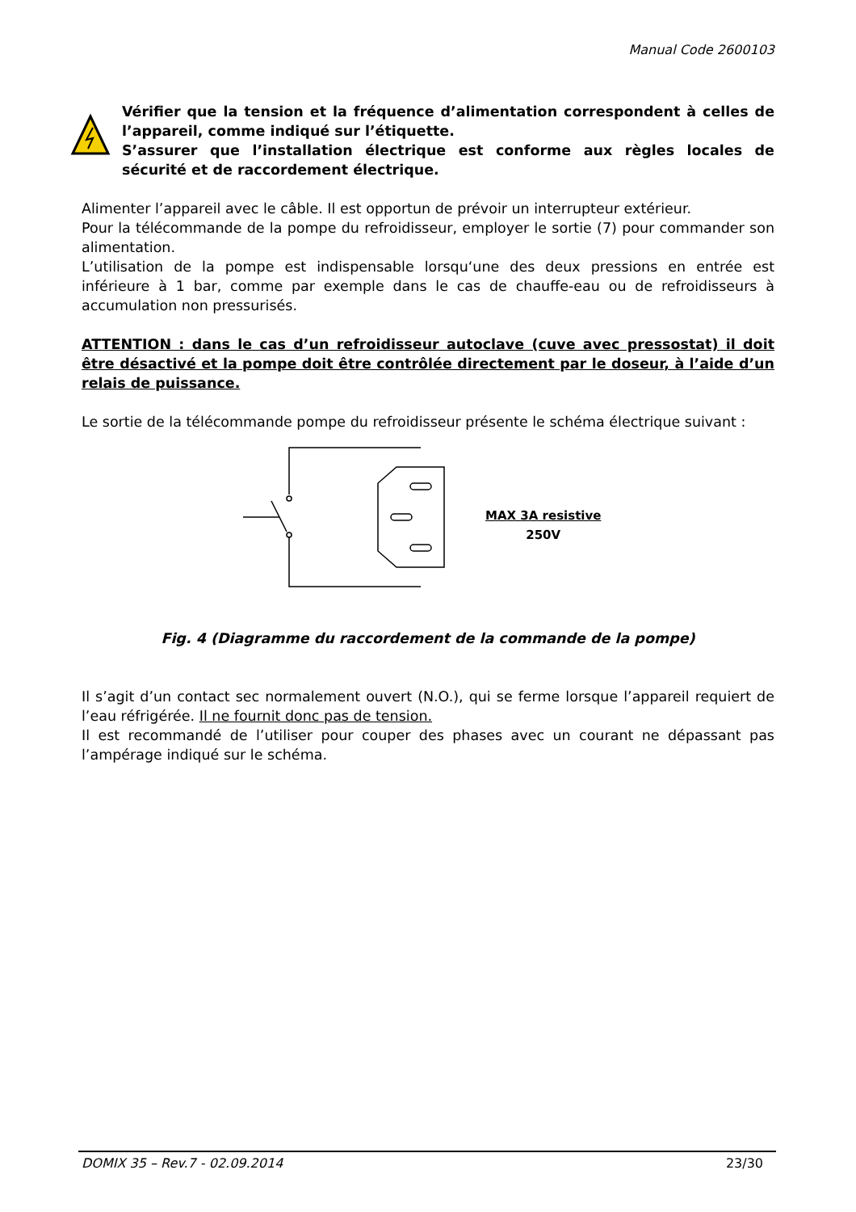Manual Code 2600103
Vérifier que la tension et la fréquence d’alimentation correspondent à celles de l’appareil, comme indiqué sur l’étiquette.
S’assurer que l’installation électrique est conforme aux règles locales de sécurité et de raccordement électrique.
Alimenter l’appareil avec le câble. Il est opportun de prévoir un interrupteur extérieur.
Pour la télécommande de la pompe du refroidisseur, employer le sortie (7) pour commander son alimentation.
L’utilisation de la pompe est indispensable lorsqu‘une des deux pressions en entrée est inférieure à 1 bar, comme par exemple dans le cas de chauffe-eau ou de refroidisseurs à accumulation non pressurisés.
ATTENTION : dans le cas d’un refroidisseur autoclave (cuve avec pressostat) il doit être désactivé et la pompe doit être contrôlée directement par le doseur, à l’aide d’un relais de puissance.
Le sortie de la télécommande pompe du refroidisseur présente le schéma électrique suivant :
MAX 3A resistive
250V
Fig. 4 (Diagramme du raccordement de la commande de la pompe)
Il s’agit d’un contact sec normalement ouvert (N.O.), qui se ferme lorsque l’appareil requiert de l’eau réfrigérée. Il ne fournit donc pas de tension.
Il est recommandé de l’utiliser pour couper des phases avec un courant ne dépassant pas l’ampérage indiqué sur le schéma.
DOMIX 35 – Rev.7 - 02.09.2014 23/30